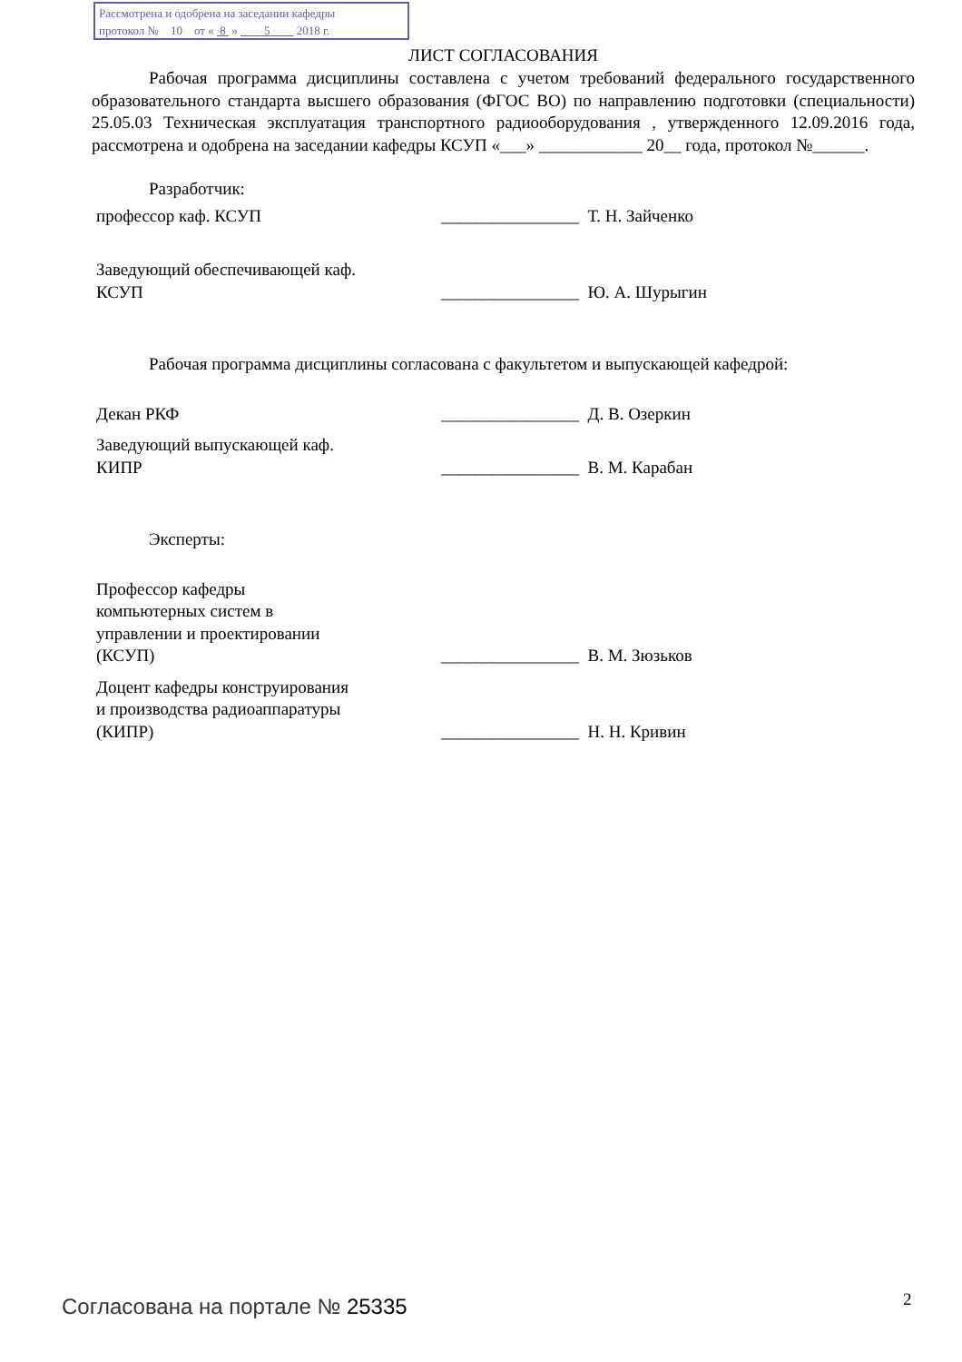Рассмотрена и одобрена на заседании кафедры
протокол № 10 от « 8 » 5 2018 г.
ЛИСТ СОГЛАСОВАНИЯ
Рабочая программа дисциплины составлена с учетом требований федерального государственного образовательного стандарта высшего образования (ФГОС ВО) по направлению подготовки (специальности) 25.05.03 Техническая эксплуатация транспортного радиооборудования , утвержденного 12.09.2016 года, рассмотрена и одобрена на заседании кафедры КСУП «___» ____________ 20__ года, протокол №______.
Разработчик:
профессор каф. КСУП ________________ Т. Н. Зайченко
Заведующий обеспечивающей каф.
КСУП
________________ Ю. А. Шурыгин
Рабочая программа дисциплины согласована с факультетом и выпускающей кафедрой:
Декан РКФ ________________ Д. В. Озеркин
Заведующий выпускающей каф.
КИПР
________________ В. М. Карабан
Эксперты:
Профессор кафедры
компьютерных систем в
управлении и проектировании
(КСУП)
________________ В. М. Зюзьков
Доцент кафедры конструирования
и производства радиоаппаратуры
(КИПР)
________________ Н. Н. Кривин
Согласована на портале № 25335 2